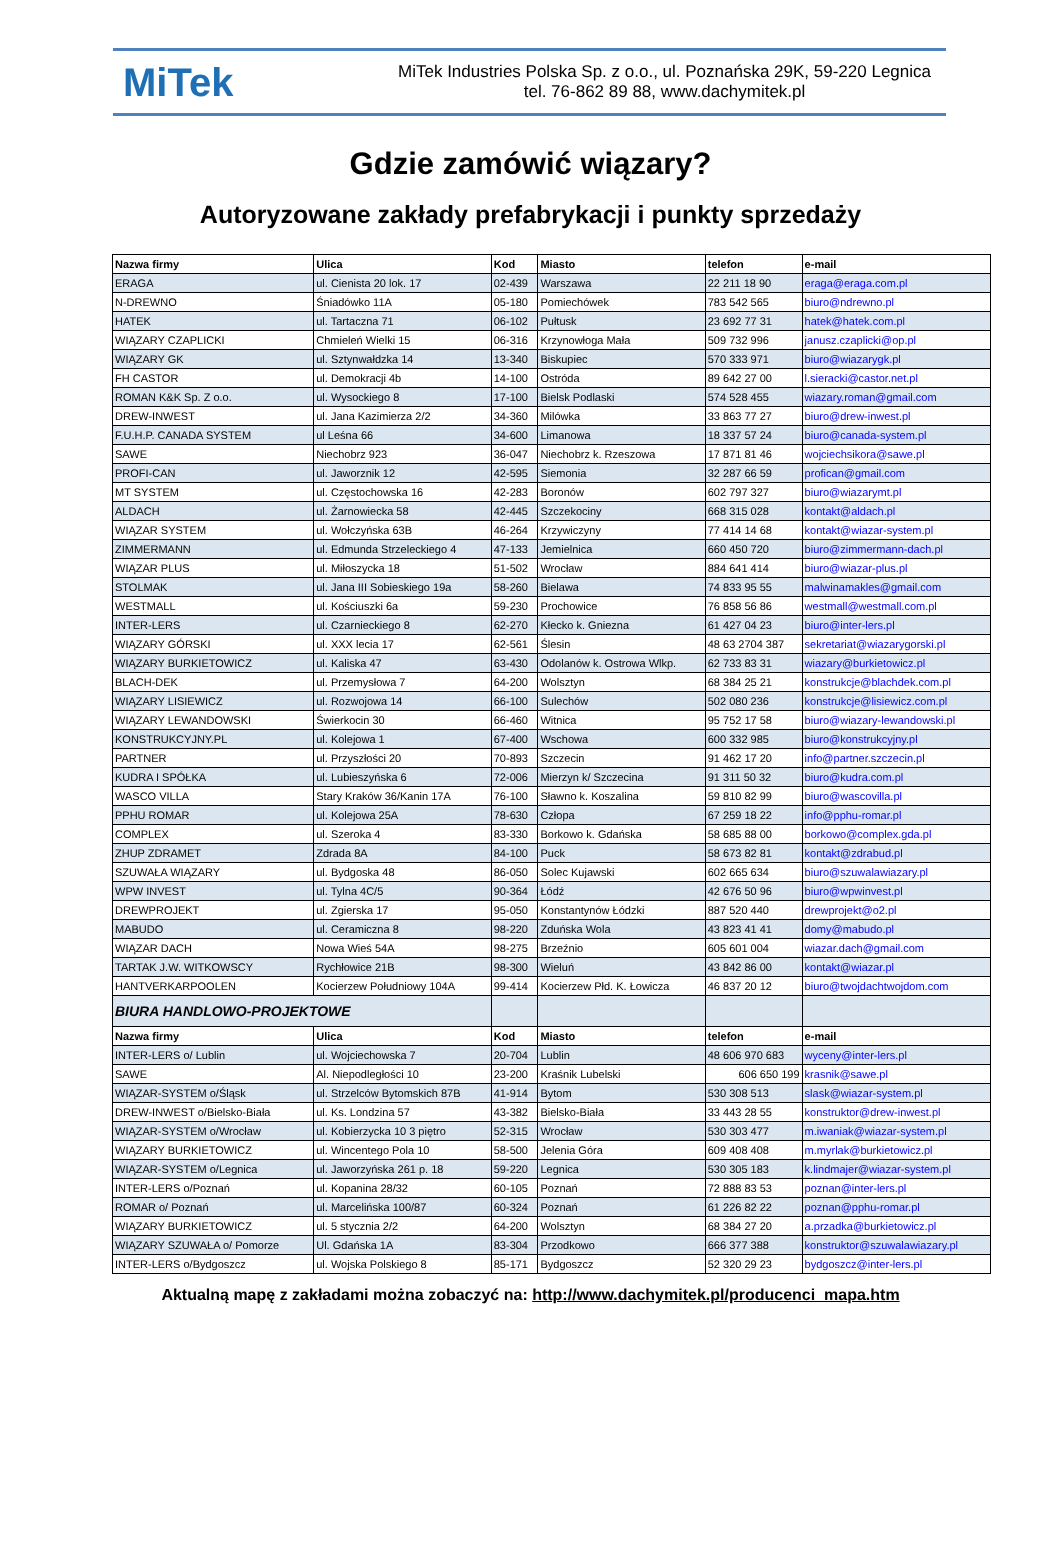MiTek
MiTek Industries Polska Sp. z o.o., ul. Poznańska 29K, 59-220 Legnica
tel. 76-862 89 88, www.dachymitek.pl
Gdzie zamówić wiązary?
Autoryzowane zakłady prefabrykacji i punkty sprzedaży
| Nazwa firmy | Ulica | Kod | Miasto | telefon | e-mail |
| --- | --- | --- | --- | --- | --- |
| ERAGA | ul. Cienista 20 lok. 17 | 02-439 | Warszawa | 22 211 18 90 | eraga@eraga.com.pl |
| N-DREWNO | Śniadówko 11A | 05-180 | Pomiechówek | 783 542 565 | biuro@ndrewno.pl |
| HATEK | ul. Tartaczna 71 | 06-102 | Pułtusk | 23 692 77 31 | hatek@hatek.com.pl |
| WIĄZARY CZAPLICKI | Chmieleń Wielki 15 | 06-316 | Krzynowłoga Mała | 509 732 996 | janusz.czaplicki@op.pl |
| WIĄZARY GK | ul. Sztynwałdzka 14 | 13-340 | Biskupiec | 570 333 971 | biuro@wiazarygk.pl |
| FH CASTOR | ul. Demokracji 4b | 14-100 | Ostróda | 89 642 27 00 | l.sieracki@castor.net.pl |
| ROMAN K&K Sp. Z o.o. | ul. Wysockiego 8 | 17-100 | Bielsk Podlaski | 574 528 455 | wiazary.roman@gmail.com |
| DREW-INWEST | ul. Jana Kazimierza 2/2 | 34-360 | Milówka | 33 863 77 27 | biuro@drew-inwest.pl |
| F.U.H.P. CANADA SYSTEM | ul Leśna 66 | 34-600 | Limanowa | 18 337 57 24 | biuro@canada-system.pl |
| SAWE | Niechobrz 923 | 36-047 | Niechobrz k. Rzeszowa | 17 871 81 46 | wojciechsikora@sawe.pl |
| PROFI-CAN | ul. Jaworznik 12 | 42-595 | Siemonia | 32 287 66 59 | profican@gmail.com |
| MT SYSTEM | ul. Częstochowska 16 | 42-283 | Boronów | 602 797 327 | biuro@wiazarymt.pl |
| ALDACH | ul. Żarnowiecka 58 | 42-445 | Szczekociny | 668 315 028 | kontakt@aldach.pl |
| WIĄZAR SYSTEM | ul. Wołczyńska 63B | 46-264 | Krzywiczyny | 77 414 14 68 | kontakt@wiazar-system.pl |
| ZIMMERMANN | ul. Edmunda Strzeleckiego 4 | 47-133 | Jemielnica | 660 450 720 | biuro@zimmermann-dach.pl |
| WIĄZAR PLUS | ul. Miłoszycka 18 | 51-502 | Wrocław | 884 641 414 | biuro@wiazar-plus.pl |
| STOLMAK | ul. Jana III Sobieskiego 19a | 58-260 | Bielawa | 74 833 95 55 | malwinamakles@gmail.com |
| WESTMALL | ul. Kościuszki 6a | 59-230 | Prochowice | 76 858 56 86 | westmall@westmall.com.pl |
| INTER-LERS | ul. Czarnieckiego 8 | 62-270 | Kłecko k. Gniezna | 61 427 04 23 | biuro@inter-lers.pl |
| WIĄZARY GÓRSKI | ul. XXX lecia 17 | 62-561 | Ślesin | 48 63 2704 387 | sekretariat@wiazarygorski.pl |
| WIĄZARY BURKIETOWICZ | ul. Kaliska 47 | 63-430 | Odolanów k. Ostrowa Wlkp. | 62 733 83 31 | wiazary@burkietowicz.pl |
| BLACH-DEK | ul. Przemysłowa 7 | 64-200 | Wolsztyn | 68 384 25 21 | konstrukcje@blachdek.com.pl |
| WIĄZARY LISIEWICZ | ul. Rozwojowa 14 | 66-100 | Sulechów | 502 080 236 | konstrukcje@lisiewicz.com.pl |
| WIĄZARY LEWANDOWSKI | Świerkocin 30 | 66-460 | Witnica | 95 752 17 58 | biuro@wiazary-lewandowski.pl |
| KONSTRUKCYJNY.PL | ul. Kolejowa 1 | 67-400 | Wschowa | 600 332 985 | biuro@konstrukcyjny.pl |
| PARTNER | ul. Przyszłości 20 | 70-893 | Szczecin | 91 462 17 20 | info@partner.szczecin.pl |
| KUDRA I SPÓŁKA | ul. Lubieszyńska 6 | 72-006 | Mierzyn k/ Szczecina | 91 311 50 32 | biuro@kudra.com.pl |
| WASCO VILLA | Stary Kraków 36/Kanin 17A | 76-100 | Sławno k. Koszalina | 59 810 82 99 | biuro@wascovilla.pl |
| PPHU ROMAR | ul. Kolejowa 25A | 78-630 | Człopa | 67 259 18 22 | info@pphu-romar.pl |
| COMPLEX | ul. Szeroka 4 | 83-330 | Borkowo k. Gdańska | 58 685 88 00 | borkowo@complex.gda.pl |
| ZHUP ZDRAMET | Zdrada 8A | 84-100 | Puck | 58 673 82 81 | kontakt@zdrabud.pl |
| SZUWAŁA WIĄZARY | ul. Bydgoska 48 | 86-050 | Solec Kujawski | 602 665 634 | biuro@szuwalawiazary.pl |
| WPW INVEST | ul. Tylna 4C/5 | 90-364 | Łódź | 42 676 50 96 | biuro@wpwinvest.pl |
| DREWPROJEKT | ul. Zgierska 17 | 95-050 | Konstantynów Łódzki | 887 520 440 | drewprojekt@o2.pl |
| MABUDO | ul. Ceramiczna 8 | 98-220 | Zduńska Wola | 43 823 41 41 | domy@mabudo.pl |
| WIĄZAR DACH | Nowa Wieś 54A | 98-275 | Brzeźnio | 605 601 004 | wiazar.dach@gmail.com |
| TARTAK J.W. WITKOWSCY | Rychłowice 21B | 98-300 | Wieluń | 43 842 86 00 | kontakt@wiazar.pl |
| HANTVERKARPOOLEN | Kocierzew Południowy 104A | 99-414 | Kocierzew Płd. K. Łowicza | 46 837 20 12 | biuro@twojdachtwojdom.com |
| BIURA HANDLOWO-PROJEKTOWE | | | | | |
| Nazwa firmy | Ulica | Kod | Miasto | telefon | e-mail |
| INTER-LERS o/ Lublin | ul. Wojciechowska 7 | 20-704 | Lublin | 48 606 970 683 | wyceny@inter-lers.pl |
| SAWE | Al. Niepodległości 10 | 23-200 | Kraśnik Lubelski | 606 650 199 | krasnik@sawe.pl |
| WIĄZAR-SYSTEM o/Śląsk | ul. Strzelców Bytomskich 87B | 41-914 | Bytom | 530 308 513 | slask@wiazar-system.pl |
| DREW-INWEST o/Bielsko-Biała | ul. Ks. Londzina 57 | 43-382 | Bielsko-Biała | 33 443 28 55 | konstruktor@drew-inwest.pl |
| WIĄZAR-SYSTEM o/Wrocław | ul. Kobierzycka 10 3 piętro | 52-315 | Wrocław | 530 303 477 | m.iwaniak@wiazar-system.pl |
| WIĄZARY BURKIETOWICZ | ul. Wincentego Pola 10 | 58-500 | Jelenia Góra | 609 408 408 | m.myrlak@burkietowicz.pl |
| WIĄZAR-SYSTEM o/Legnica | ul. Jaworzyńska 261 p. 18 | 59-220 | Legnica | 530 305 183 | k.lindmajer@wiazar-system.pl |
| INTER-LERS o/Poznań | ul. Kopanina 28/32 | 60-105 | Poznań | 72 888 83 53 | poznan@inter-lers.pl |
| ROMAR o/ Poznań | ul. Marcelińska 100/87 | 60-324 | Poznań | 61 226 82 22 | poznan@pphu-romar.pl |
| WIĄZARY BURKIETOWICZ | ul. 5 stycznia 2/2 | 64-200 | Wolsztyn | 68 384 27 20 | a.przadka@burkietowicz.pl |
| WIĄZARY SZUWAŁA o/ Pomorze | Ul. Gdańska 1A | 83-304 | Przodkowo | 666 377 388 | konstruktor@szuwalawiazary.pl |
| INTER-LERS o/Bydgoszcz | ul. Wojska Polskiego 8 | 85-171 | Bydgoszcz | 52 320 29 23 | bydgoszcz@inter-lers.pl |
Aktualną mapę z zakładami można zobaczyć na: http://www.dachymitek.pl/producenci_mapa.htm